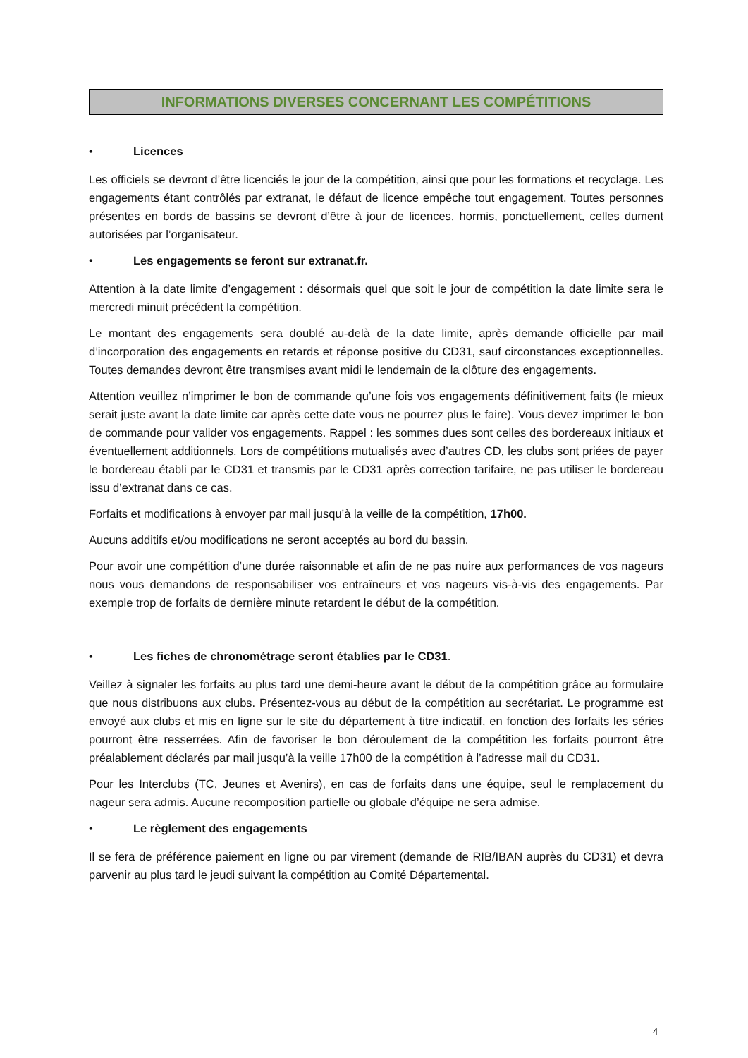INFORMATIONS DIVERSES CONCERNANT LES COMPÉTITIONS
• Licences
Les officiels se devront d’être licenciés le jour de la compétition, ainsi que pour les formations et recyclage. Les engagements étant contrôlés par extranat, le défaut de licence empêche tout engagement. Toutes personnes présentes en bords de bassins se devront d’être à jour de licences, hormis, ponctuellement, celles dument autorisées par l’organisateur.
• Les engagements se feront sur extranat.fr.
Attention à la date limite d’engagement : désormais quel que soit le jour de compétition la date limite sera le mercredi minuit précédent la compétition.
Le montant des engagements sera doublé au-delà de la date limite, après demande officielle par mail d’incorporation des engagements en retards et réponse positive du CD31, sauf circonstances exceptionnelles. Toutes demandes devront être transmises avant midi le lendemain de la clôture des engagements.
Attention veuillez n’imprimer le bon de commande qu’une fois vos engagements définitivement faits (le mieux serait juste avant la date limite car après cette date vous ne pourrez plus le faire). Vous devez imprimer le bon de commande pour valider vos engagements. Rappel : les sommes dues sont celles des bordereaux initiaux et éventuellement additionnels. Lors de compétitions mutualisés avec d’autres CD, les clubs sont priées de payer le bordereau établi par le CD31 et transmis par le CD31 après correction tarifaire, ne pas utiliser le bordereau issu d’extranat dans ce cas.
Forfaits et modifications à envoyer par mail jusqu’à la veille de la compétition, 17h00.
Aucuns additifs et/ou modifications ne seront acceptés au bord du bassin.
Pour avoir une compétition d’une durée raisonnable et afin de ne pas nuire aux performances de vos nageurs nous vous demandons de responsabiliser vos entraîneurs et vos nageurs vis-à-vis des engagements. Par exemple trop de forfaits de dernière minute retardent le début de la compétition.
• Les fiches de chronométrage seront établies par le CD31.
Veillez à signaler les forfaits au plus tard une demi-heure avant le début de la compétition grâce au formulaire que nous distribuons aux clubs. Présentez-vous au début de la compétition au secrétariat. Le programme est envoyé aux clubs et mis en ligne sur le site du département à titre indicatif, en fonction des forfaits les séries pourront être resserrées. Afin de favoriser le bon déroulement de la compétition les forfaits pourront être préalablement déclarés par mail jusqu’à la veille 17h00 de la compétition à l’adresse mail du CD31.
Pour les Interclubs (TC, Jeunes et Avenirs), en cas de forfaits dans une équipe, seul le remplacement du nageur sera admis. Aucune recomposition partielle ou globale d’équipe ne sera admise.
• Le règlement des engagements
Il se fera de préférence paiement en ligne ou par virement (demande de RIB/IBAN auprès du CD31) et devra parvenir au plus tard le jeudi suivant la compétition au Comité Départemental.
4